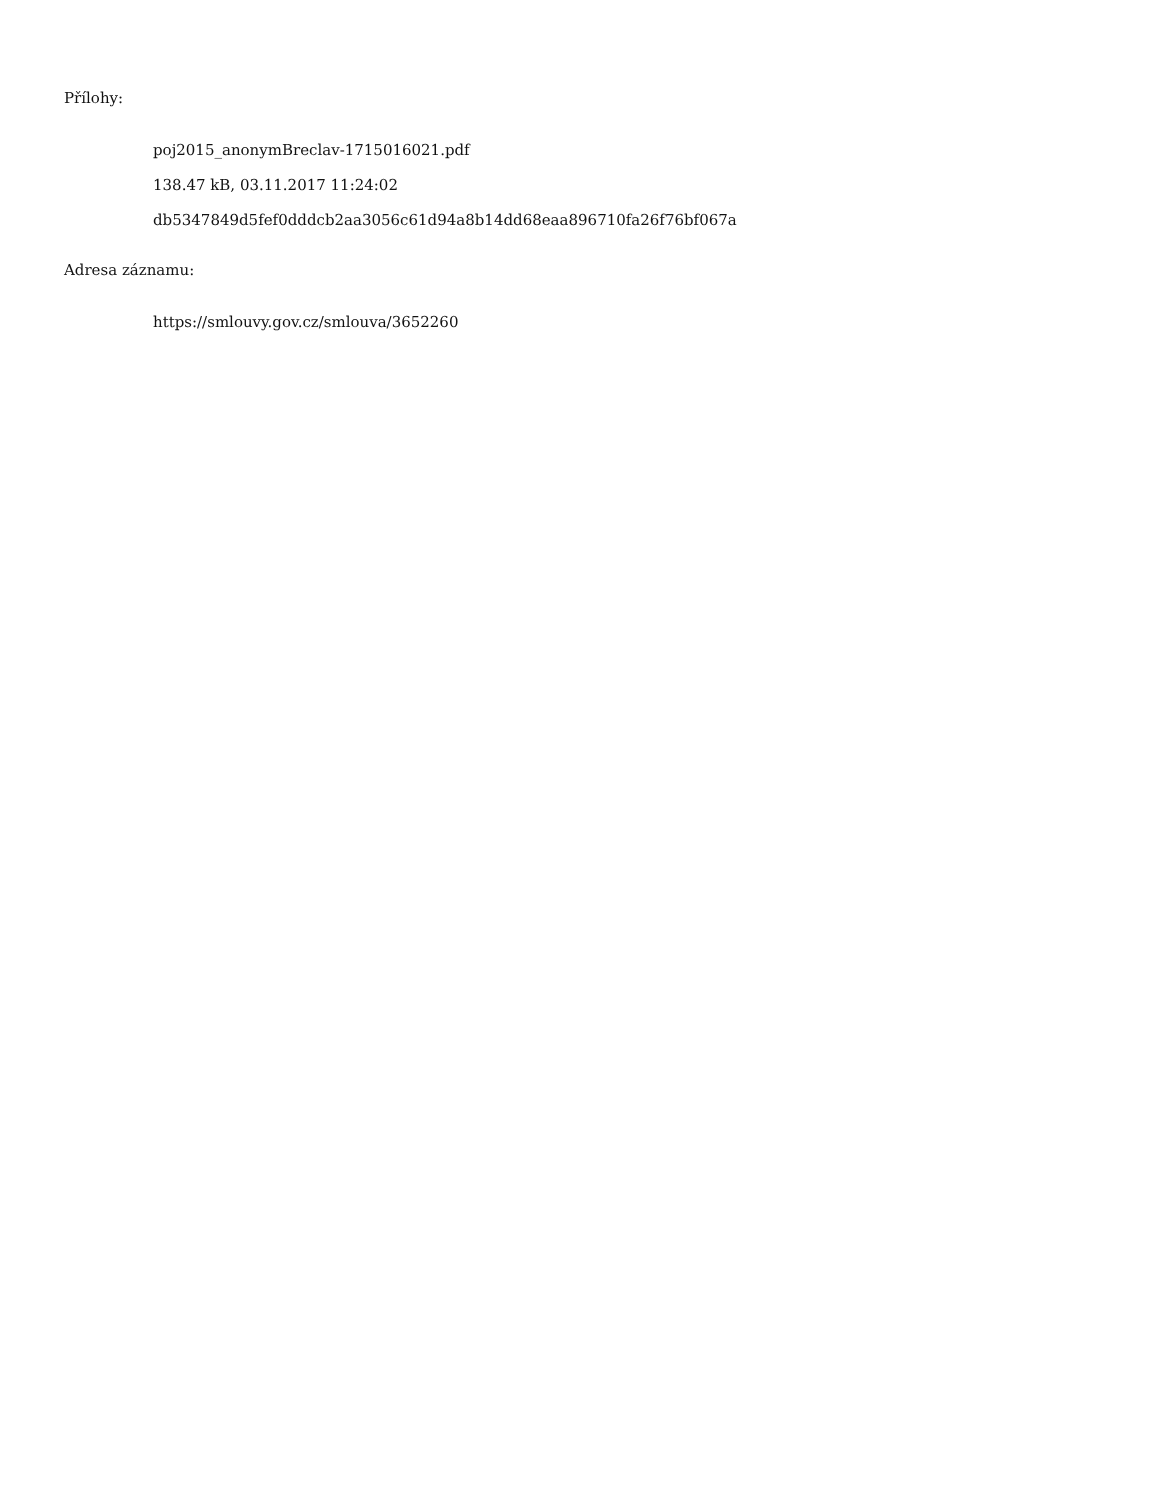Přílohy:
poj2015_anonymBreclav-1715016021.pdf
138.47 kB, 03.11.2017 11:24:02
db5347849d5fef0dddcb2aa3056c61d94a8b14dd68eaa896710fa26f76bf067a
Adresa záznamu:
https://smlouvy.gov.cz/smlouva/3652260